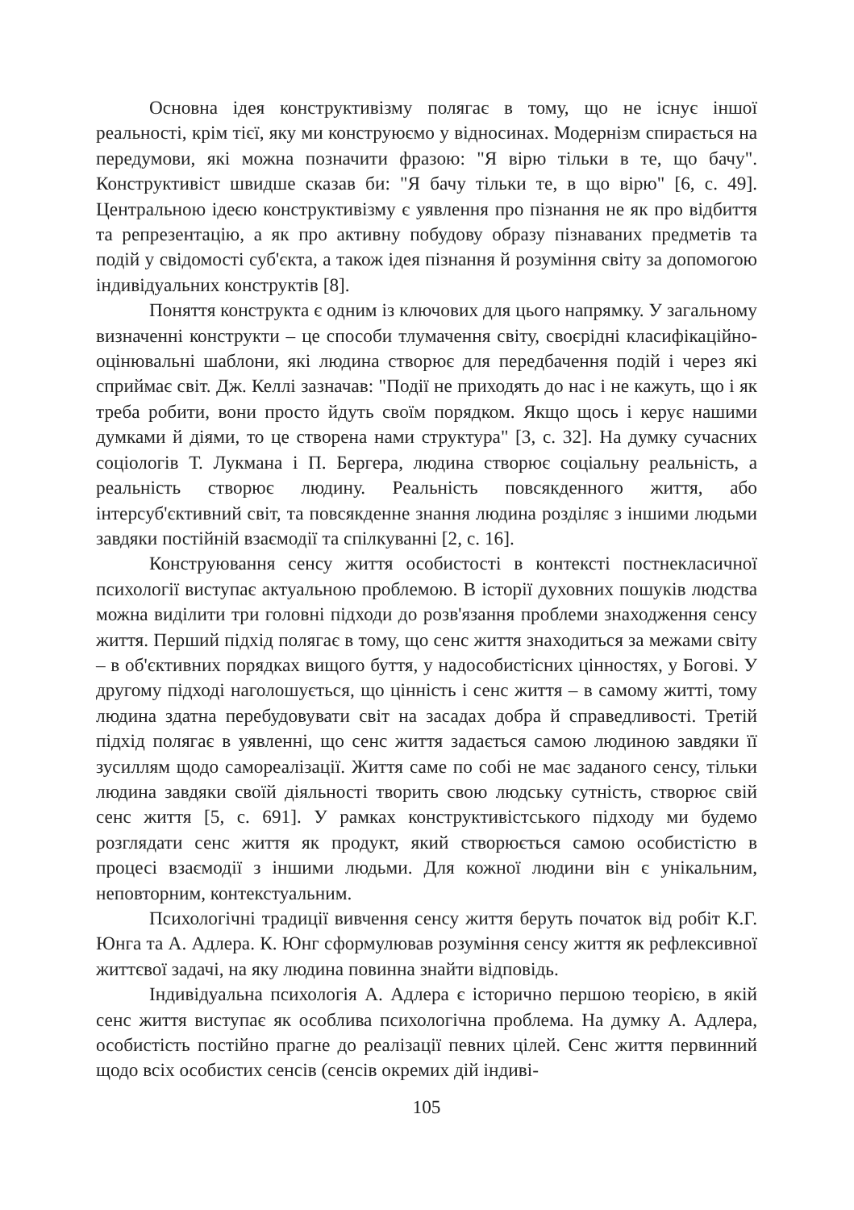Основна ідея конструктивізму полягає в тому, що не існує іншої реальності, крім тієї, яку ми конструюємо у відносинах. Модернізм спирається на передумови, які можна позначити фразою: "Я вірю тільки в те, що бачу". Конструктивіст швидше сказав би: "Я бачу тільки те, в що вірю" [6, с. 49]. Центральною ідеєю конструктивізму є уявлення про пізнання не як про відбиття та репрезентацію, а як про активну побудову образу пізнаваних предметів та подій у свідомості суб'єкта, а також ідея пізнання й розуміння світу за допомогою індивідуальних конструктів [8].
Поняття конструкта є одним із ключових для цього напрямку. У загальному визначенні конструкти – це способи тлумачення світу, своєрідні класифікаційно-оцінювальні шаблони, які людина створює для передбачення подій і через які сприймає світ. Дж. Келлі зазначав: "Події не приходять до нас і не кажуть, що і як треба робити, вони просто йдуть своїм порядком. Якщо щось і керує нашими думками й діями, то це створена нами структура" [3, с. 32]. На думку сучасних соціологів Т. Лукмана і П. Бергера, людина створює соціальну реальність, а реальність створює людину. Реальність повсякденного життя, або інтерсуб'єктивний світ, та повсякденне знання людина розділяє з іншими людьми завдяки постійній взаємодії та спілкуванні [2, с. 16].
Конструювання сенсу життя особистості в контексті постнекласичної психології виступає актуальною проблемою. В історії духовних пошуків людства можна виділити три головні підходи до розв'язання проблеми знаходження сенсу життя. Перший підхід полягає в тому, що сенс життя знаходиться за межами світу – в об'єктивних порядках вищого буття, у надособистісних цінностях, у Богові. У другому підході наголошується, що цінність і сенс життя – в самому житті, тому людина здатна перебудовувати світ на засадах добра й справедливості. Третій підхід полягає в уявленні, що сенс життя задається самою людиною завдяки її зусиллям щодо самореалізації. Життя саме по собі не має заданого сенсу, тільки людина завдяки своїй діяльності творить свою людську сутність, створює свій сенс життя [5, с. 691]. У рамках конструктивістського підходу ми будемо розглядати сенс життя як продукт, який створюється самою особистістю в процесі взаємодії з іншими людьми. Для кожної людини він є унікальним, неповторним, контекстуальним.
Психологічні традиції вивчення сенсу життя беруть початок від робіт К.Г. Юнга та А. Адлера. К. Юнг сформулював розуміння сенсу життя як рефлексивної життєвої задачі, на яку людина повинна знайти відповідь.
Індивідуальна психологія А. Адлера є історично першою теорією, в якій сенс життя виступає як особлива психологічна проблема. На думку А. Адлера, особистість постійно прагне до реалізації певних цілей. Сенс життя первинний щодо всіх особистих сенсів (сенсів окремих дій індиві-
105